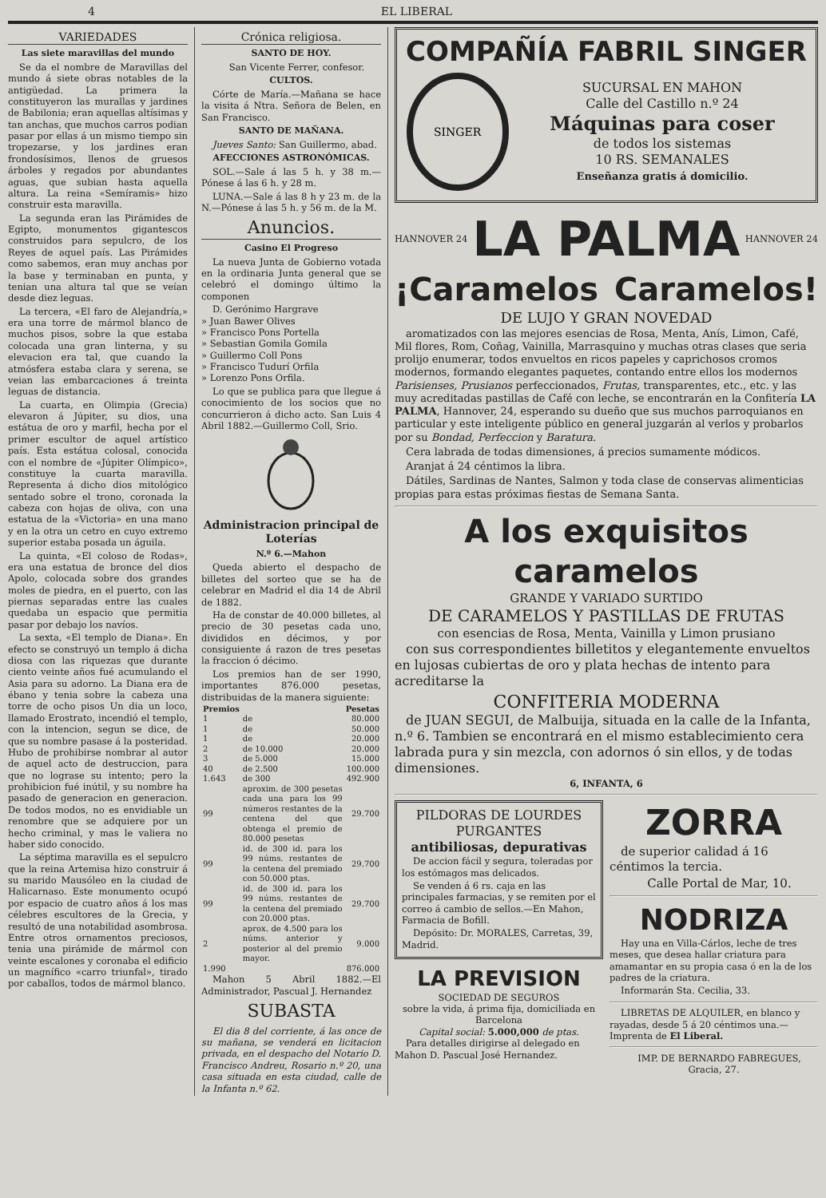4 EL LIBERAL
VARIEDADES
Las siete maravillas del mundo
Se da el nombre de Maravillas del mundo á siete obras notables de la antigüedad. La primera la constituyeron las murallas y jardines de Babilonia; eran aquellas altísimas y tan anchas, que muchos carros podian pasar por ellas á un mismo tiempo sin tropezarse, y los jardines eran frondosísimos, llenos de gruesos árboles y regados por abundantes aguas, que subian hasta aquella altura. La reina «Semíramis» hizo construir esta maravilla.
La segunda eran las Pirámides de Egipto, monumentos gigantescos construidos para sepulcro, de los Reyes de aquel país. Las Pirámides como sabemos, eran muy anchas por la base y terminaban en punta, y tenian una altura tal que se veían desde diez leguas.
La tercera, «El faro de Alejandría,» era una torre de mármol blanco de muchos pisos, sobre la que estaba colocada una gran linterna, y su elevacion era tal, que cuando la atmósfera estaba clara y serena, se veian las embarcaciones á treinta leguas de distancia.
La cuarta, en Olimpia (Grecia) elevaron á Júpiter, su dios, una estátua de oro y marfil, hecha por el primer escultor de aquel artístico país. Esta estátua colosal, conocida con el nombre de «Júpiter Olímpico», constituye la cuarta maravilla. Representa á dicho dios mitológico sentado sobre el trono, coronada la cabeza con hojas de oliva, con una estatua de la «Victoria» en una mano y en la otra un cetro en cuyo extremo superior estaba posada un águila.
La quinta, «El coloso de Rodas», era una estatua de bronce del dios Apolo, colocada sobre dos grandes moles de piedra, en el puerto, con las piernas separadas entre las cuales quedaba un espacio que permitia pasar por debajo los navíos.
La sexta, «El templo de Diana». En efecto se construyó un templo á dicha diosa con las riquezas que durante ciento veinte años fué acumulando el Asia para su adorno. La Diana era de ébano y tenia sobre la cabeza una torre de ocho pisos Un dia un loco, llamado Erostrato, incendió el templo, con la intencion, segun se dice, de que su nombre pasase á la posteridad. Hubo de prohibirse nombrar al autor de aquel acto de destruccion, para que no lograse su intento; pero la prohibicion fué inútil, y su nombre ha pasado de generacion en generacion. De todos modos, no es envidiable un renombre que se adquiere por un hecho criminal, y mas le valiera no haber sido conocido.
La séptima maravilla es el sepulcro que la reina Artemisa hizo construir á su marido Mausóleo en la ciudad de Halicarnaso. Este monumento ocupó por espacio de cuatro años á los mas célebres escultores de la Grecia, y resultó de una notabilidad asombrosa. Entre otros ornamentos preciosos, tenia una pirámide de mármol con veinte escalones y coronaba el edificio un magnífico «carro triunfal», tirado por caballos, todos de mármol blanco.
Crónica religiosa.
SANTO DE HOY.
San Vicente Ferrer, confesor.
CULTOS.
Córte de María.—Mañana se hace la visita á Ntra. Señora de Belen, en San Francisco.
SANTO DE MAÑANA.
Jueves Santo: San Guillermo, abad.
AFECCIONES ASTRONÓMICAS.
SOL.—Sale á las 5 h. y 38 m.—Pónese á las 6 h. y 28 m.
LUNA.—Sale á las 8 h y 23 m. de la N.—Pónese á las 5 h. y 56 m. de la M.
Anuncios.
Casino El Progreso
La nueva Junta de Gobierno votada en la ordinaria Junta general que se celebró el domingo último la componen
D. Gerónimo Hargrave
» Juan Bawer Olives
» Francisco Pons Portella
» Sebastian Gomila Gomila
» Guillermo Coll Pons
» Francisco Tudurí Orfila
» Lorenzo Pons Orfila.
Lo que se publica para que llegue á conocimiento de los socios que no concurrieron á dicho acto. San Luis 4 Abril 1882.—Guillermo Coll, Srio.
Administracion principal de Loterías
N.º 6.—Mahon
Queda abierto el despacho de billetes del sorteo que se ha de celebrar en Madrid el dia 14 de Abril de 1882.
Ha de constar de 40.000 billetes, al precio de 30 pesetas cada uno, divididos en décimos, y por consiguiente á razon de tres pesetas la fraccion ó décimo.
Los premios han de ser 1990, importantes 876.000 pesetas, distribuidas de la manera siguiente:
| Premios | | Pesetas |
| --- | --- | --- |
| 1 | de | 80.000 |
| 1 | de | 50.000 |
| 1 | de | 20.000 |
| 2 | de 10.000 | 20.000 |
| 3 | de 5.000 | 15.000 |
| 40 | de 2.500 | 100.000 |
| 1.643 | de 300 | 492.900 |
| 99 | aproxim. de 300 pesetas cada una para los 99 números restantes de la centena del que obtenga el premio de 80.000 pesetas | 29.700 |
| 99 | id. de 300 id. para los 99 núms. restantes de la centena del premiado con 50.000 ptas. | 29.700 |
| 99 | id. de 300 id. para los 99 núms. restantes de la centena del premiado con 20.000 ptas. | 29.700 |
| 2 | aprox. de 4.500 para los núms. anterior y posterior al del premio mayor. | 9.000 |
| 1.990 | | 876.000 |
Mahon 5 Abril 1882.—El Administrador, Pascual J. Hernandez
SUBASTA
El dia 8 del corriente, á las once de su mañana, se venderá en licitacion privada, en el despacho del Notario D. Francisco Andreu, Rosario n.º 20, una casa situada en esta ciudad, calle de la Infanta n.º 62.
COMPAÑÍA FABRIL SINGER
SINGER
SUCURSAL EN MAHON
Calle del Castillo n.º 24
Máquinas para coser
de todos los sistemas
10 RS. SEMANALES
Enseñanza gratis á domicilio.
HANNOVER 24 LA PALMA HANNOVER 24
¡Caramelos Caramelos!
DE LUJO Y GRAN NOVEDAD
aromatizados con las mejores esencias de Rosa, Menta, Anís, Limon, Café, Mil flores, Rom, Coñag, Vainilla, Marrasquino y muchas otras clases que seria prolijo enumerar, todos envueltos en ricos papeles y caprichosos cromos modernos, formando elegantes paquetes, contando entre ellos los modernos Parisienses, Prusianos perfeccionados, Frutas, transparentes, etc., etc. y las muy acreditadas pastillas de Café con leche, se encontrarán en la Confitería LA PALMA, Hannover, 24, esperando su dueño que sus muchos parroquianos en particular y este inteligente público en general juzgarán al verlos y probarlos por su Bondad, Perfeccion y Baratura.
Cera labrada de todas dimensiones, á precios sumamente módicos.
Aranjat á 24 céntimos la libra.
Dátiles, Sardinas de Nantes, Salmon y toda clase de conservas alimenticias propias para estas próximas fiestas de Semana Santa.
A los exquisitos caramelos
GRANDE Y VARIADO SURTIDO
DE CARAMELOS Y PASTILLAS DE FRUTAS
con esencias de Rosa, Menta, Vainilla y Limon prusiano
con sus correspondientes billetitos y elegantemente envueltos en lujosas cubiertas de oro y plata hechas de intento para acreditarse la
CONFITERIA MODERNA
de JUAN SEGUI, de Malbuija, situada en la calle de la Infanta, n.º 6. Tambien se encontrará en el mismo establecimiento cera labrada pura y sin mezcla, con adornos ó sin ellos, y de todas dimensiones.
6, INFANTA, 6
PILDORAS DE LOURDES
PURGANTES
antibiliosas, depurativas
De accion fácil y segura, toleradas por los estómagos mas delicados.
Se venden á 6 rs. caja en las principales farmacias, y se remiten por el correo á cambio de sellos.—En Mahon, Farmacia de Bofill.
Depósito: Dr. MORALES, Carretas, 39, Madrid.
LA PREVISION
SOCIEDAD DE SEGUROS
sobre la vida, á prima fija, domiciliada en Barcelona
Capital social: 5.000,000 de ptas.
Para detalles dirigirse al delegado en Mahon D. Pascual José Hernandez.
ZORRA
de superior calidad á 16 céntimos la tercia.
Calle Portal de Mar, 10.
NODRIZA
Hay una en Villa-Cárlos, leche de tres meses, que desea hallar criatura para amamantar en su propia casa ó en la de los padres de la criatura.
Informarán Sta. Cecilia, 33.
LIBRETAS DE ALQUILER, en blanco y rayadas, desde 5 á 20 céntimos una.—Imprenta de El Liberal.
IMP. DE BERNARDO FABREGUES,
Gracia, 27.